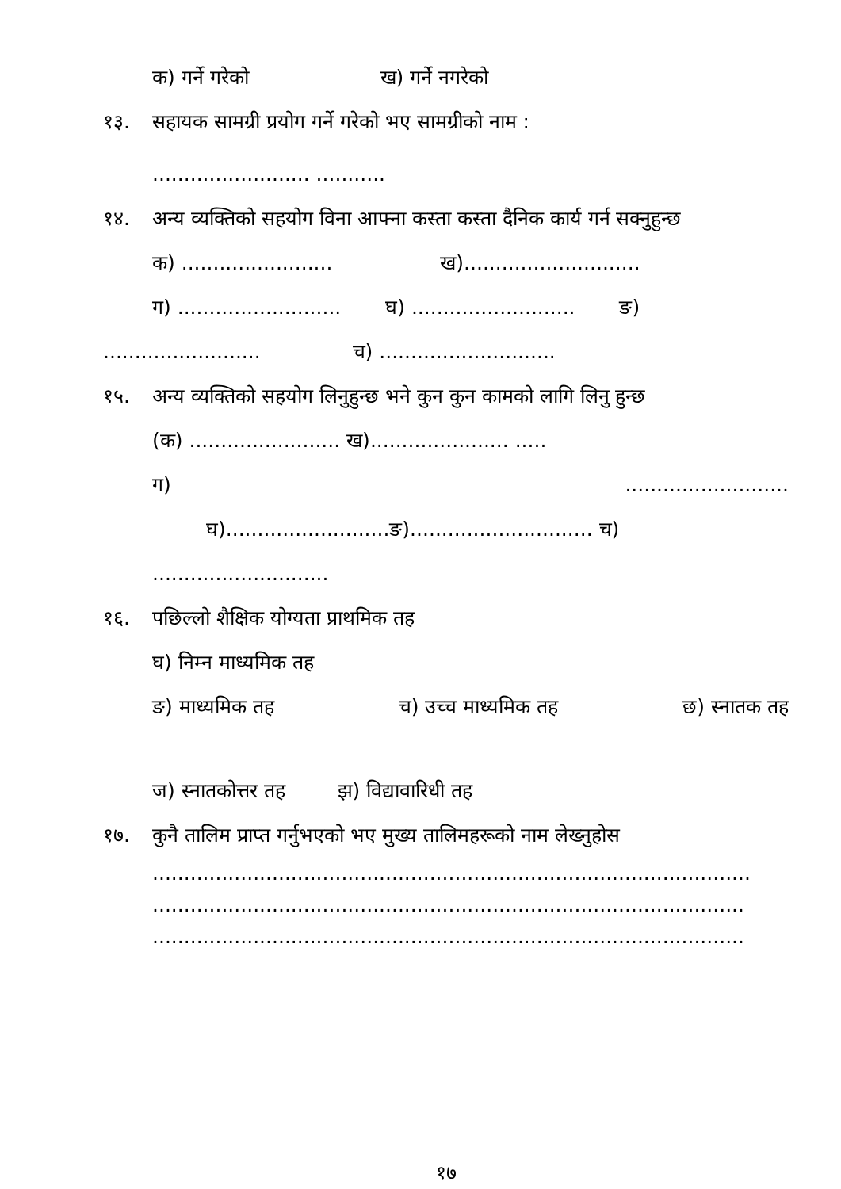क) गर्ने गरेको ख) गर्ने नगरेको
१३. सहायक सामग्री प्रयोग गर्ने गरेको भए सामग्रीको नाम :
......................... ...........
१४. अन्य व्यक्तिको सहयोग विना आफ्ना कस्ता कस्ता दैनिक कार्य गर्न सक्नुहुन्छ
क) ........................ ख)............................
ग) .......................... घ) .......................... ङ)
......................... च) ............................
१५. अन्य व्यक्तिको सहयोग लिनुहुन्छ भने कुन कुन कामको लागि लिनु हुन्छ
(क) ........................ ख)...................... .....
ग) ..........................
घ)..........................ङ)............................. च)
............................
१६. पछिल्लो शैक्षिक योग्यता प्राथमिक तह
घ) निम्न माध्यमिक तह
ङ) माध्यमिक तह च) उच्च माध्यमिक तह छ) स्नातक तह
ज) स्नातकोत्तर तह झ) विद्यावारिधी तह
१७. कुनै तालिम प्राप्त गर्नुभएको भए मुख्य तालिमहरूको नाम लेख्नुहोस
...............................................................................................
..............................................................................................
..............................................................................................
१७